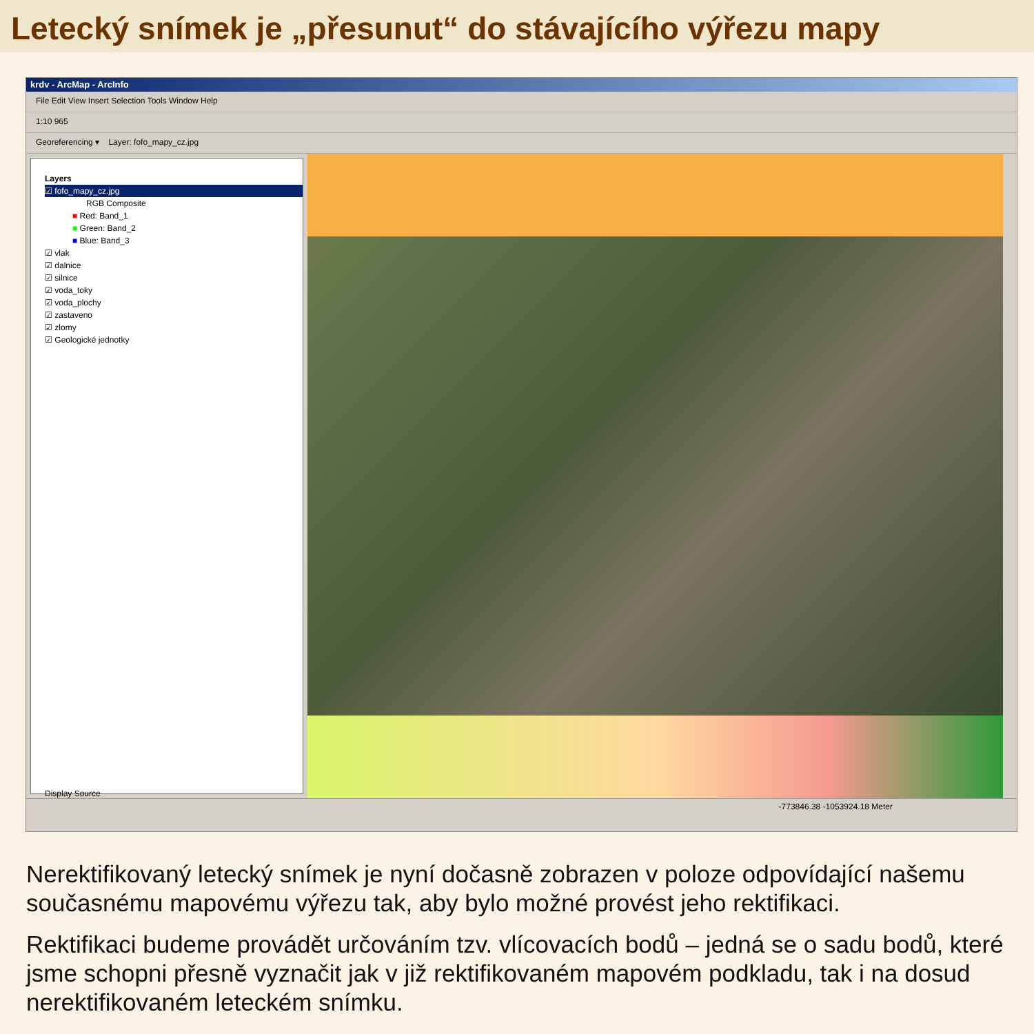Letecký snímek je „přesunut“ do stávajícího výřezu mapy
krdv - ArcMap - ArcInfo
File Edit View Insert Selection Tools Window Help
1:10 965
Georeferencing ▾ Layer: fofo_mapy_cz.jpg
Layers
☑ fofo_mapy_cz.jpg
RGB Composite
■ Red: Band_1
■ Green: Band_2
■ Blue: Band_3
☑ vlak
☑ dalnice
☑ silnice
☑ voda_toky
☑ voda_plochy
☑ zastaveno
☑ zlomy
☑ Geologické jednotky
Display Source
-773846.38 -1053924.18 Meter
Nerektifikovaný letecký snímek je nyní dočasně zobrazen v poloze odpovídající našemu současnému mapovému výřezu tak, aby bylo možné provést jeho rektifikaci.
Rektifikaci budeme provádět určováním tzv. vlícovacích bodů – jedná se o sadu bodů, které jsme schopni přesně vyznačit jak v již rektifikovaném mapovém podkladu, tak i na dosud nerektifikovaném leteckém snímku.